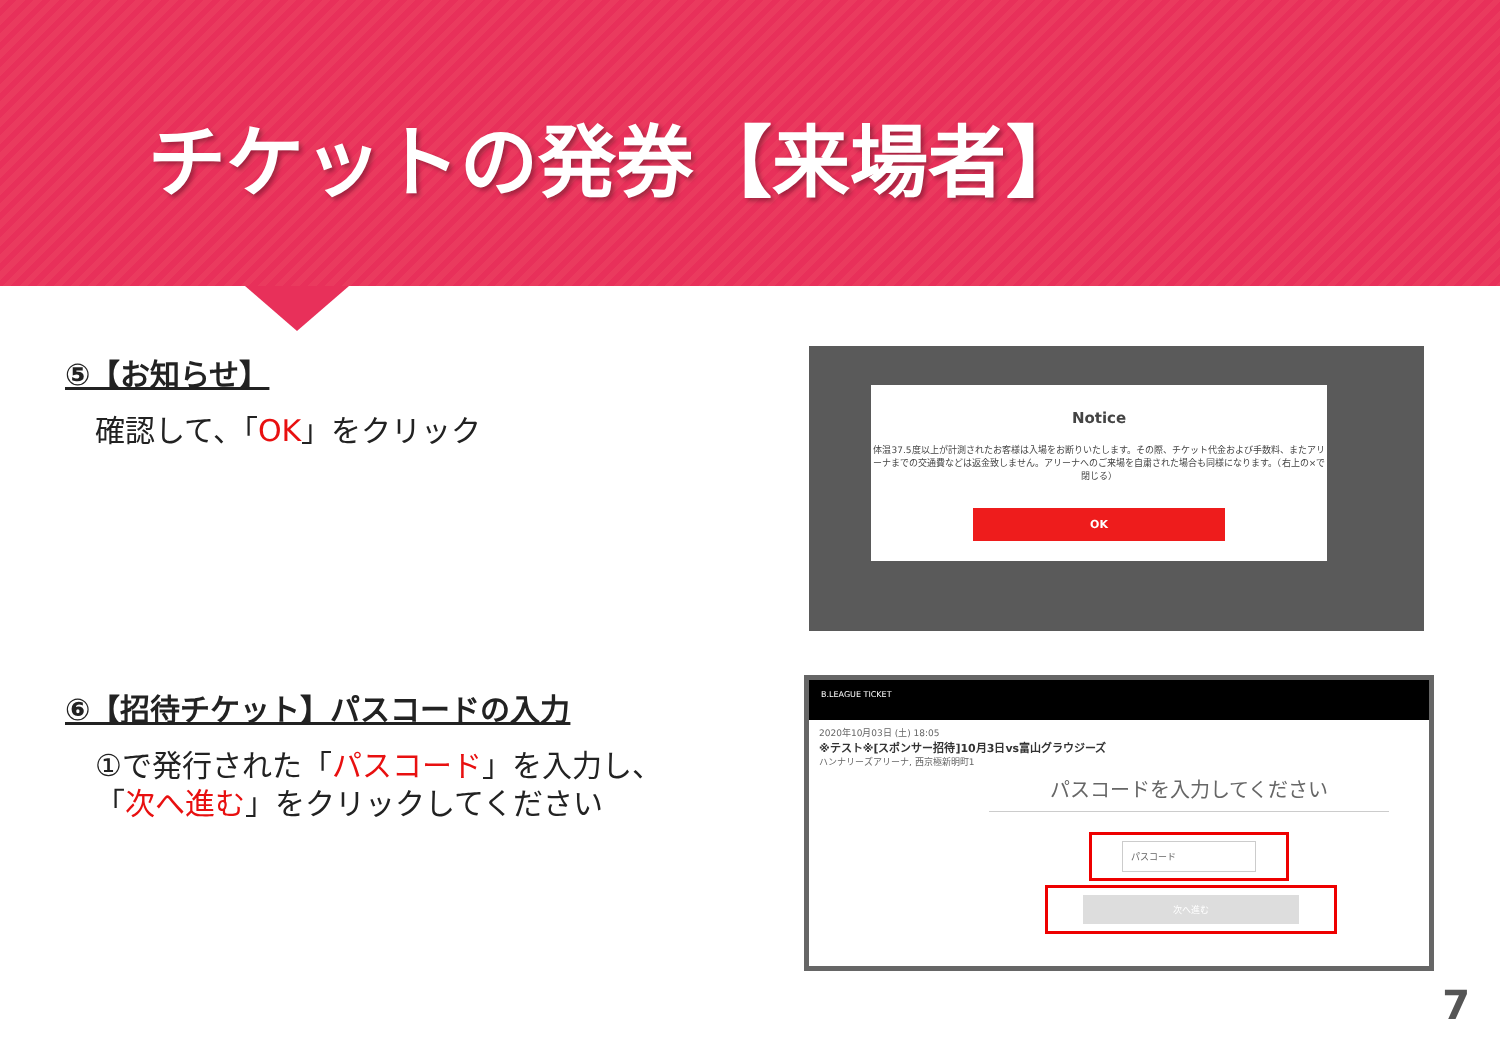チケットの発券【来場者】
⑤【お知らせ】
確認して、「OK」をクリック
Notice
体温37.5度以上が計測されたお客様は入場をお断りいたします。その際、チケット代金および手数料、またアリーナまでの交通費などは返金致しません。アリーナへのご来場を自粛された場合も同様になります。（右上の×で閉じる）
OK
⑥【招待チケット】パスコードの入力
①で発行された「パスコード」を入力し、
「次へ進む」をクリックしてください
B.LEAGUE TICKET
2020年10月03日 (土) 18:05
※テスト※[スポンサー招待]10月3日vs富山グラウジーズ
ハンナリーズアリーナ, 西京極新明町1
パスコードを入力してください
パスコード
次へ進む
7